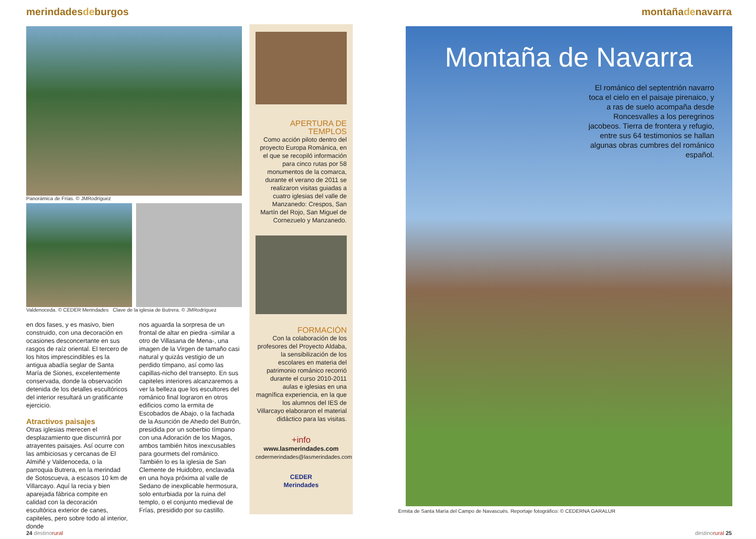merindadesdeburgos montañadenavarra
Panorámica de Frías. © JMRodríguez
Valdenoceda. © CEDER Merindades Clave de la iglesia de Butrera. © JMRodríguez
en dos fases, y es masivo, bien construido, con una decoración en ocasiones desconcertante en sus rasgos de raíz oriental. El tercero de los hitos imprescindibles es la antigua abadía seglar de Santa María de Siones, excelentemente conservada, donde la observación detenida de los detalles escultóricos del interior resultará un gratificante ejercicio.
Atractivos paisajes
Otras iglesias merecen el desplazamiento que discurrirá por atrayentes paisajes. Así ocurre con las ambiciosas y cercanas de El Almiñé y Valdenoceda, o la parroquia Butrera, en la merindad de Sotoscueva, a escasos 10 km de Villarcayo. Aquí la recia y bien aparejada fábrica compite en calidad con la decoración escultórica exterior de canes, capiteles, pero sobre todo al interior, donde
nos aguarda la sorpresa de un frontal de altar en piedra -similar a otro de Villasana de Mena-, una imagen de la Virgen de tamaño casi natural y quizás vestigio de un perdido tímpano, así como las capillas-nicho del transepto. En sus capiteles interiores alcanzaremos a ver la belleza que los escultores del románico final lograron en otros edificios como la ermita de Escobados de Abajo, o la fachada de la Asunción de Ahedo del Butrón, presidida por un soberbio tímpano con una Adoración de los Magos, ambos también hitos inexcusables para gourmets del románico. También lo es la iglesia de San Clemente de Huidobro, enclavada en una hoya próxima al valle de Sedano de inexplicable hermosura, solo enturbiada por la ruina del templo, o el conjunto medieval de Frías, presidido por su castillo.
APERTURA DE TEMPLOS
Como acción piloto dentro del proyecto Europa Románica, en el que se recopiló información para cinco rutas por 58 monumentos de la comarca, durante el verano de 2011 se realizaron visitas guiadas a cuatro iglesias del valle de Manzanedo: Crespos, San Martín del Rojo, San Miguel de Cornezuelo y Manzanedo.
FORMACIÓN
Con la colaboración de los profesores del Proyecto Aldaba, la sensibilización de los escolares en materia del patrimonio románico recorrió durante el curso 2010-2011 aulas e iglesias en una magnífica experiencia, en la que los alumnos del IES de Villarcayo elaboraron el material didáctico para las visitas.
+info
www.lasmerindades.com
cedermerindades@lasmerindades.com
CEDER
Merindades
Montaña de Navarra
El románico del septentrión navarro toca el cielo en el paisaje pirenaico, y a ras de suelo acompaña desde Roncesvalles a los peregrinos jacobeos. Tierra de frontera y refugio, entre sus 64 testimonios se hallan algunas obras cumbres del románico español.
Ermita de Santa María del Campo de Navascués. Reportaje fotográfico: © CEDERNA GARALUR
24 destinorural destinorural 25